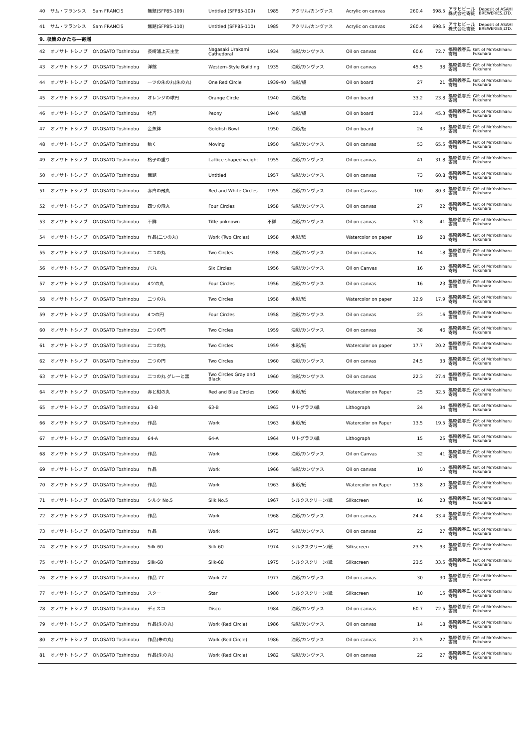| 40 | サム・フランシス | Sam FRANCIS | 無題(SFP85-109) | Untitled (SFP85-109) | 1985 | アクリル/カンヴァス | Acrylic on canvas | 260.4 | 698.5 | アサヒビール株式会社寄託 Deposit of ASAHI BREWERIES,LTD. |
| 41 | サム・フランシス | Sam FRANCIS | 無題(SFP85-110) | Untitled (SFP85-110) | 1985 | アクリル/カンヴァス | Acrylic on canvas | 260.4 | 698.5 | アサヒビール株式会社寄託 Deposit of ASAHI BREWERIES,LTD. |
| 9. 収集のかたち―寄贈 | | | | | | | | | | |
| 42 | オノサト トシノブ | ONOSATO Toshinobu | 長崎浦上天主堂 | Nagasaki Urakami Cathedoral | 1934 | 油彩/カンヴァス | Oil on canvas | 60.6 | 72.7 | 福原義春氏寄贈 Gift of Mr.Yoshiharu Fukuhara |
| 43 | オノサト トシノブ | ONOSATO Toshinobu | 洋館 | Western-Style Building | 1935 | 油彩/カンヴァス | Oil on canvas | 45.5 | 38 | 福原義春氏寄贈 Gift of Mr.Yoshiharu Fukuhara |
| 44 | オノサト トシノブ | ONOSATO Toshinobu | 一ツの朱の丸(朱の丸) | One Red Circle | 1939-40 | 油彩/板 | Oil on board | 27 | 21 | 福原義春氏寄贈 Gift of Mr.Yoshiharu Fukuhara |
| 45 | オノサト トシノブ | ONOSATO Toshinobu | オレンジの球円 | Orange Circle | 1940 | 油彩/板 | Oil on board | 33.2 | 23.8 | 福原義春氏寄贈 Gift of Mr.Yoshiharu Fukuhara |
| 46 | オノサト トシノブ | ONOSATO Toshinobu | 牡丹 | Peony | 1940 | 油彩/板 | Oil on board | 33.4 | 45.3 | 福原義春氏寄贈 Gift of Mr.Yoshiharu Fukuhara |
| 47 | オノサト トシノブ | ONOSATO Toshinobu | 金魚鉢 | Goldfish Bowl | 1950 | 油彩/板 | Oil on board | 24 | 33 | 福原義春氏寄贈 Gift of Mr.Yoshiharu Fukuhara |
| 48 | オノサト トシノブ | ONOSATO Toshinobu | 動く | Moving | 1950 | 油彩/カンヴァス | Oil on canvas | 53 | 65.5 | 福原義春氏寄贈 Gift of Mr.Yoshiharu Fukuhara |
| 49 | オノサト トシノブ | ONOSATO Toshinobu | 格子の重り | Lattice-shaped weight | 1955 | 油彩/カンヴァス | Oil on canvas | 41 | 31.8 | 福原義春氏寄贈 Gift of Mr.Yoshiharu Fukuhara |
| 50 | オノサト トシノブ | ONOSATO Toshinobu | 無題 | Untitled | 1957 | 油彩/カンヴァス | Oil on canvas | 73 | 60.8 | 福原義春氏寄贈 Gift of Mr.Yoshiharu Fukuhara |
| 51 | オノサト トシノブ | ONOSATO Toshinobu | 赤白の飛丸 | Red and White Circles | 1955 | 油彩/カンヴァス | Oil on Canvas | 100 | 80.3 | 福原義春氏寄贈 Gift of Mr.Yoshiharu Fukuhara |
| 52 | オノサト トシノブ | ONOSATO Toshinobu | 四つの飛丸 | Four Circles | 1958 | 油彩/カンヴァス | Oil on canvas | 27 | 22 | 福原義春氏寄贈 Gift of Mr.Yoshiharu Fukuhara |
| 53 | オノサト トシノブ | ONOSATO Toshinobu | 不詳 | Title unknown | 不詳 | 油彩/カンヴァス | Oil on canvas | 31.8 | 41 | 福原義春氏寄贈 Gift of Mr.Yoshiharu Fukuhara |
| 54 | オノサト トシノブ | ONOSATO Toshinobu | 作品(二つの丸) | Work (Two Circles) | 1958 | 水彩/紙 | Watercolor on paper | 19 | 28 | 福原義春氏寄贈 Gift of Mr.Yoshiharu Fukuhara |
| 55 | オノサト トシノブ | ONOSATO Toshinobu | 二つの丸 | Two Circles | 1958 | 油彩/カンヴァス | Oil on canvas | 14 | 18 | 福原義春氏寄贈 Gift of Mr.Yoshiharu Fukuhara |
| 56 | オノサト トシノブ | ONOSATO Toshinobu | 六丸 | Six Circles | 1956 | 油彩/カンヴァス | Oil on Canvas | 16 | 23 | 福原義春氏寄贈 Gift of Mr.Yoshiharu Fukuhara |
| 57 | オノサト トシノブ | ONOSATO Toshinobu | 4ツの丸 | Four Circles | 1956 | 油彩/カンヴァス | Oil on canvas | 16 | 23 | 福原義春氏寄贈 Gift of Mr.Yoshiharu Fukuhara |
| 58 | オノサト トシノブ | ONOSATO Toshinobu | 二つの丸 | Two Circles | 1958 | 水彩/紙 | Watercolor on paper | 12.9 | 17.9 | 福原義春氏寄贈 Gift of Mr.Yoshiharu Fukuhara |
| 59 | オノサト トシノブ | ONOSATO Toshinobu | 4つの円 | Four Circles | 1958 | 油彩/カンヴァス | Oil on canvas | 23 | 16 | 福原義春氏寄贈 Gift of Mr.Yoshiharu Fukuhara |
| 60 | オノサト トシノブ | ONOSATO Toshinobu | 二つの円 | Two Circles | 1959 | 油彩/カンヴァス | Oil on canvas | 38 | 46 | 福原義春氏寄贈 Gift of Mr.Yoshiharu Fukuhara |
| 61 | オノサト トシノブ | ONOSATO Toshinobu | 二つの丸 | Two Circles | 1959 | 水彩/紙 | Watercolor on paper | 17.7 | 20.2 | 福原義春氏寄贈 Gift of Mr.Yoshiharu Fukuhara |
| 62 | オノサト トシノブ | ONOSATO Toshinobu | 二つの円 | Two Circles | 1960 | 油彩/カンヴァス | Oil on canvas | 24.5 | 33 | 福原義春氏寄贈 Gift of Mr.Yoshiharu Fukuhara |
| 63 | オノサト トシノブ | ONOSATO Toshinobu | 二つの丸 グレーと黒 | Two Circles Gray and Black | 1960 | 油彩/カンヴァス | Oil on canvas | 22.3 | 27.4 | 福原義春氏寄贈 Gift of Mr.Yoshiharu Fukuhara |
| 64 | オノサト トシノブ | ONOSATO Toshinobu | 赤と紺の丸 | Red and Blue Circles | 1960 | 水彩/紙 | Watercolor on Paper | 25 | 32.5 | 福原義春氏寄贈 Gift of Mr.Yoshiharu Fukuhara |
| 65 | オノサト トシノブ | ONOSATO Toshinobu | 63-B | 63-B | 1963 | リトグラフ/紙 | Lithograph | 24 | 34 | 福原義春氏寄贈 Gift of Mr.Yoshiharu Fukuhara |
| 66 | オノサト トシノブ | ONOSATO Toshinobu | 作品 | Work | 1963 | 水彩/紙 | Watercolor on Paper | 13.5 | 19.5 | 福原義春氏寄贈 Gift of Mr.Yoshiharu Fukuhara |
| 67 | オノサト トシノブ | ONOSATO Toshinobu | 64-A | 64-A | 1964 | リトグラフ/紙 | Lithograph | 15 | 25 | 福原義春氏寄贈 Gift of Mr.Yoshiharu Fukuhara |
| 68 | オノサト トシノブ | ONOSATO Toshinobu | 作品 | Work | 1966 | 油彩/カンヴァス | Oil on Canvas | 32 | 41 | 福原義春氏寄贈 Gift of Mr.Yoshiharu Fukuhara |
| 69 | オノサト トシノブ | ONOSATO Toshinobu | 作品 | Work | 1966 | 油彩/カンヴァス | Oil on canvas | 10 | 10 | 福原義春氏寄贈 Gift of Mr.Yoshiharu Fukuhara |
| 70 | オノサト トシノブ | ONOSATO Toshinobu | 作品 | Work | 1963 | 水彩/紙 | Watercolor on Paper | 13.8 | 20 | 福原義春氏寄贈 Gift of Mr.Yoshiharu Fukuhara |
| 71 | オノサト トシノブ | ONOSATO Toshinobu | シルク No.5 | Silk No.5 | 1967 | シルクスクリーン/紙 | Silkscreen | 16 | 23 | 福原義春氏寄贈 Gift of Mr.Yoshiharu Fukuhara |
| 72 | オノサト トシノブ | ONOSATO Toshinobu | 作品 | Work | 1968 | 油彩/カンヴァス | Oil on canvas | 24.4 | 33.4 | 福原義春氏寄贈 Gift of Mr.Yoshiharu Fukuhara |
| 73 | オノサト トシノブ | ONOSATO Toshinobu | 作品 | Work | 1973 | 油彩/カンヴァス | Oil on canvas | 22 | 27 | 福原義春氏寄贈 Gift of Mr.Yoshiharu Fukuhara |
| 74 | オノサト トシノブ | ONOSATO Toshinobu | Silk-60 | Silk-60 | 1974 | シルクスクリーン/紙 | Silkscreen | 23.5 | 33 | 福原義春氏寄贈 Gift of Mr.Yoshiharu Fukuhara |
| 75 | オノサト トシノブ | ONOSATO Toshinobu | Silk-68 | Silk-68 | 1975 | シルクスクリーン/紙 | Silkscreen | 23.5 | 33.5 | 福原義春氏寄贈 Gift of Mr.Yoshiharu Fukuhara |
| 76 | オノサト トシノブ | ONOSATO Toshinobu | 作品-77 | Work-77 | 1977 | 油彩/カンヴァス | Oil on canvas | 30 | 30 | 福原義春氏寄贈 Gift of Mr.Yoshiharu Fukuhara |
| 77 | オノサト トシノブ | ONOSATO Toshinobu | スター | Star | 1980 | シルクスクリーン/紙 | Silkscreen | 10 | 15 | 福原義春氏寄贈 Gift of Mr.Yoshiharu Fukuhara |
| 78 | オノサト トシノブ | ONOSATO Toshinobu | ディスコ | Disco | 1984 | 油彩/カンヴァス | Oil on canvas | 60.7 | 72.5 | 福原義春氏寄贈 Gift of Mr.Yoshiharu Fukuhara |
| 79 | オノサト トシノブ | ONOSATO Toshinobu | 作品(朱の丸) | Work (Red Circle) | 1986 | 油彩/カンヴァス | Oil on canvas | 14 | 18 | 福原義春氏寄贈 Gift of Mr.Yoshiharu Fukuhara |
| 80 | オノサト トシノブ | ONOSATO Toshinobu | 作品(朱の丸) | Work (Red Circle) | 1986 | 油彩/カンヴァス | Oil on canvas | 21.5 | 27 | 福原義春氏寄贈 Gift of Mr.Yoshiharu Fukuhara |
| 81 | オノサト トシノブ | ONOSATO Toshinobu | 作品(朱の丸) | Work (Red Circle) | 1982 | 油彩/カンヴァス | Oil on canvas | 22 | 27 | 福原義春氏寄贈 Gift of Mr.Yoshiharu Fukuhara |